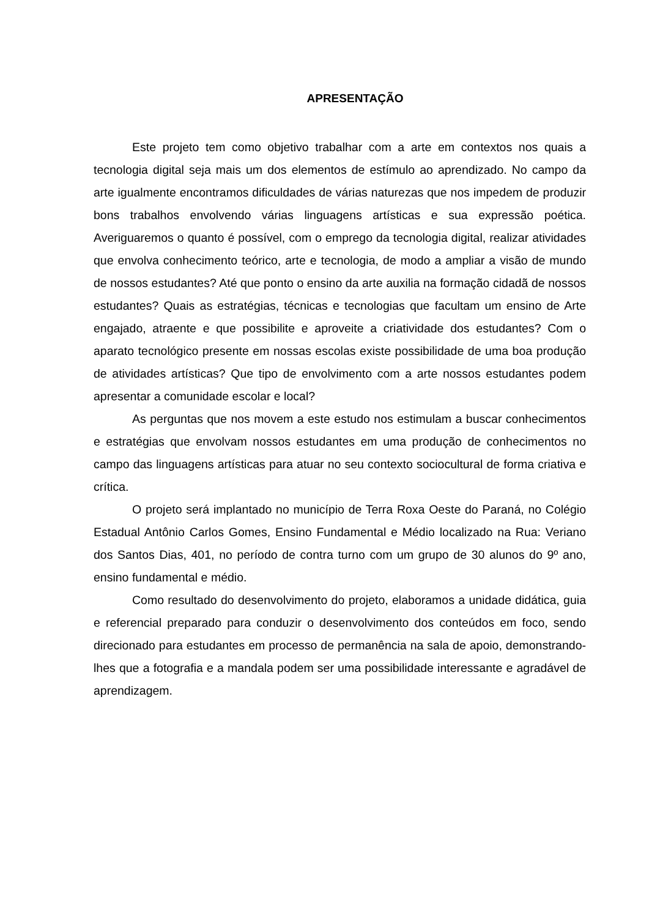APRESENTAÇÃO
Este projeto tem como objetivo trabalhar com a arte em contextos nos quais a tecnologia digital seja mais um dos elementos de estímulo ao aprendizado. No campo da arte igualmente encontramos dificuldades de várias naturezas que nos impedem de produzir bons trabalhos envolvendo várias linguagens artísticas e sua expressão poética. Averiguaremos o quanto é possível, com o emprego da tecnologia digital, realizar atividades que envolva conhecimento teórico, arte e tecnologia, de modo a ampliar a visão de mundo de nossos estudantes? Até que ponto o ensino da arte auxilia na formação cidadã de nossos estudantes? Quais as estratégias, técnicas e tecnologias que facultam um ensino de Arte engajado, atraente e que possibilite e aproveite a criatividade dos estudantes? Com o aparato tecnológico presente em nossas escolas existe possibilidade de uma boa produção de atividades artísticas? Que tipo de envolvimento com a arte nossos estudantes podem apresentar a comunidade escolar e local?
As perguntas que nos movem a este estudo nos estimulam a buscar conhecimentos e estratégias que envolvam nossos estudantes em uma produção de conhecimentos no campo das linguagens artísticas para atuar no seu contexto sociocultural de forma criativa e crítica.
O projeto será implantado no município de Terra Roxa Oeste do Paraná, no Colégio Estadual Antônio Carlos Gomes, Ensino Fundamental e Médio localizado na Rua: Veriano dos Santos Dias, 401, no período de contra turno com um grupo de 30 alunos do 9º ano, ensino fundamental e médio.
Como resultado do desenvolvimento do projeto, elaboramos a unidade didática, guia e referencial preparado para conduzir o desenvolvimento dos conteúdos em foco, sendo direcionado para estudantes em processo de permanência na sala de apoio, demonstrando-lhes que a fotografia e a mandala podem ser uma possibilidade interessante e agradável de aprendizagem.